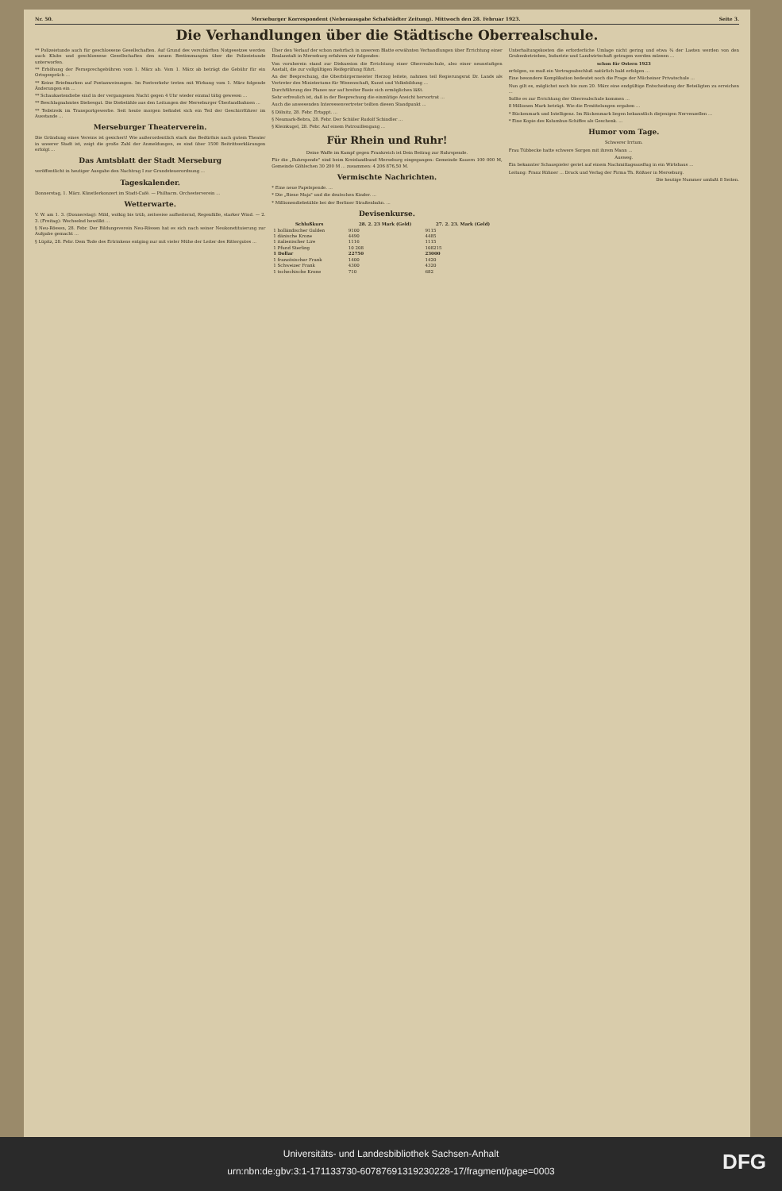Nr. 50. Merseburger Korrespondent (Nebenausgabe Schafstädter Zeitung). Mittwoch den 28. Februar 1923. Seite 3.
Die Verhandlungen über die Städtische Oberrealschule.
** Polizeistunde auch für geschlossene Gesellschaften. Auf Grund des verschärften Notgesetzes werden auch Klubs und geschlossene Gesellschaften den neuen Bestimmungen über die Polizeistunde unterworfen.
** Erhöhung der Fernsprechgebühren vom 1. März ab. Vom 1. März ab beträgt die Gebühr für ein Ortsgespräch ...
** Keine Briefmarken auf Postanweisungen. Im Postverkehr treten mit Wirkung vom 1. März folgende Änderungen ein ...
** Schaukastendiebe sind in der vergangenen Nacht gegen 4 Uhr wieder einmal tätig gewesen ...
** Beschlagnahmtes Diebesgut. Die Diebstähle aus den Leitungen der Merseburger Überlandbahnen ...
** Teilstreik im Transportgewerbe. Seit heute morgen befindet sich ein Teil der Geschirrführer im Ausstande ...
Merseburger Theaterverein.
Die Gründung eines Vereins ist gesichert! Wie außerordentlich stark das Bedürfnis nach gutem Theater in unserer Stadt ist, zeigt die große Zahl der Anmeldungen, es sind über 1500 Beitrittserklärungen erfolgt ...
Das Amtsblatt der Stadt Merseburg
veröffentlicht in heutiger Ausgabe den Nachtrag I zur Grundsteuerordnung ...
Tageskalender.
Donnerstag, 1. März. Künstlerkonzert im Stadt-Café. — Philharm. Orchesterverein ...
Wetterwarte.
V. W. am 1. 3. (Donnerstag): Mild, wolkig bis trüb, zeitweise aufheiternd, Regenfälle, starker Wind. — 2. 3. (Freitag): Wechselnd bewölkt ...
§ Neu-Rössen, 28. Febr. Der Bildungsverein Neu-Rössen hat es sich nach seiner Neukonstituierung zur Aufgabe gemacht ...
§ Lüpitz, 28. Febr. Dem Tode des Ertrinkens entging nur mit vieler Mühe der Leiter des Rittergutes ...
Über den Verlauf der schon mehrfach in unserem Blatte erwähnten Verhandlungen über Errichtung einer Realanstalt in Merseburg erfahren wir folgendes:
Von vornherein stand zur Diskussion die Errichtung einer Oberrealschule, also einer neunstufigen Anstalt, die zur vollgültigen Reifeprüfung führt.
An der Besprechung, die Oberbürgermeister Herzog leitete, nahmen teil Regierungsrat Dr. Lands als Vertreter des Ministeriums für Wissenschaft, Kunst und Volksbildung ...
Durchführung des Planes nur auf breiter Basis sich ermöglichen läßt.
Sehr erfreulich ist, daß in der Besprechung die einmütige Ansicht hervortrat ...
Auch die anwesenden Interessenvertreter teilten diesen Standpunkt ...
§ Dölnitz, 28. Febr. Ertappt. ...
§ Neumark-Bebra, 28. Febr. Der Schüler Rudolf Schindler ...
§ Kleinkugel, 28. Febr. Auf einem Patrouillengang ...
Für Rhein und Ruhr!
Deine Waffe im Kampf gegen Frankreich ist Dein Beitrag zur Ruhrspende.
Für die „Ruhrspende" sind beim Kreislandbund Merseburg eingegangen: Gemeinde Kauern 100 000 M, Gemeinde Göhlschen 30 200 M ... zusammen: 4 206 876,50 M.
Vermischte Nachrichten.
* Eine neue Papstspende. ...
* Die „Biene Maja" und die deutschen Kinder. ...
* Millionendiebstähle bei der Berliner Straßenbahn. ...
Devisenkurse.
| Schlußkurs | 28. 2. 23 Mark (Geld) | 27. 2. 23. Mark (Geld) |
| --- | --- | --- |
| 1 holländischer Gulden | 9100 | 9115 |
| 1 dänische Krone | 4490 | 4485 |
| 1 italienischer Lire | 1116 | 1115 |
| 1 Pfund Sterling | 10 208 | 108215 |
| 1 Dollar | 22750 | 23000 |
| 1 französischer Frank | 1400 | 1420 |
| 1 Schweizer Frank | 4300 | 4320 |
| 1 tschechische Krone | 710 | 682 |
Unterhaltungskosten die erforderliche Umlage nicht gering und etwa ¾ der Lasten werden von den Grubenbetrieben, Industrie und Landwirtschaft getragen werden müssen ...
schon für Ostern 1923
erfolgen, so muß ein Vertragsabschluß natürlich bald erfolgen ...
Eine besondere Komplikation bedeutet noch die Frage der Mücheiner Privatschule ...
Nun gilt es, möglichst noch bis zum 20. März eine endgültige Entscheidung der Beteiligten zu erreichen ...
Sollte es zur Errichtung der Oberrealschule kommen ...
8 Millionen Mark beträgt. Wie die Ermittelungen ergaben ...
* Rückenmark und Intelligenz. Im Rückenmark liegen bekanntlich diejenigen Nervenzellen ...
* Eine Kopie des Kolumbus-Schiffes als Geschenk. ...
Humor vom Tage.
Schwerer Irrtum.
Frau Tübbecke hatte schwere Sorgen mit ihrem Mann ...
Ausweg.
Ein bekannter Schauspieler geriet auf einem Nachmittagsausflug in ein Wirtshaus ...
Leitung: Franz Rühner ... Druck und Verlag der Firma Th. Rößner in Merseburg.
Die heutige Nummer umfaßt 8 Seiten.
Universitäts- und Landesbibliothek Sachsen-Anhalt
urn:nbn:de:gbv:3:1-171133730-60787691319230228-17/fragment/page=0003
DFG